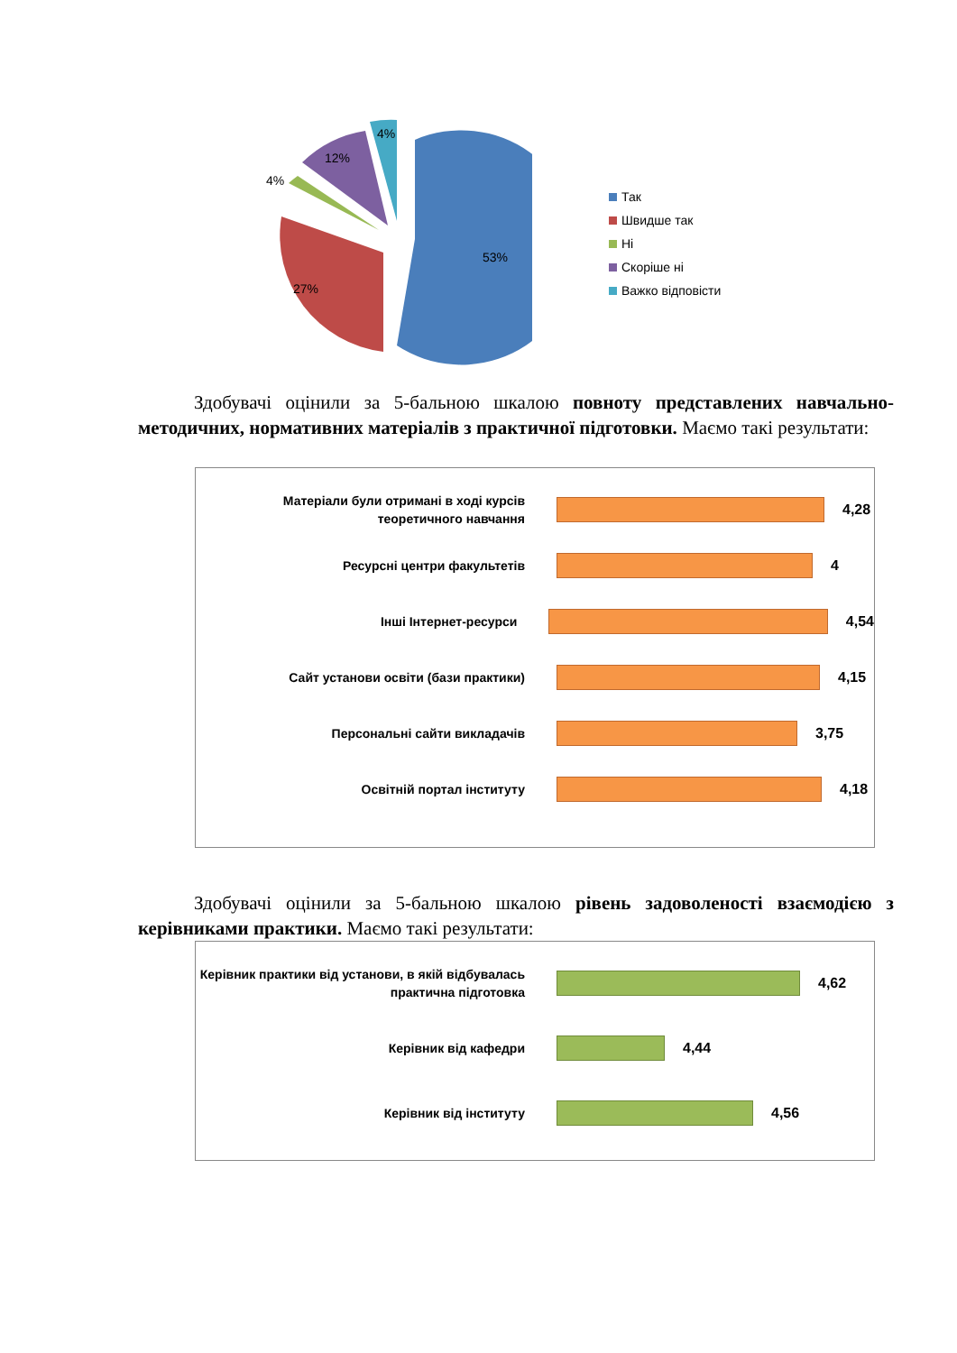53%
27%
4%
12%
4%
Так
Швидше так
Ні
Скоріше ні
Важко відповісти
Здобувачі оцінили за 5-бальною шкалою повноту представлених навчально-методичних, нормативних матеріалів з практичної підготовки. Маємо такі результати:
Матеріали були отримані в ході курсів теоретичного навчання
4,28
Ресурсні центри факультетів
4
Інші Інтернет-ресурси
4,54
Сайт установи освіти (бази практики)
4,15
Персональні сайти викладачів
3,75
Освітній портал інституту
4,18
Здобувачі оцінили за 5-бальною шкалою рівень задоволеності взаємодією з керівниками практики. Маємо такі результати:
Керівник практики від установи, в якій відбувалась практична підготовка
4,62
Керівник від кафедри
4,44
Керівник від інституту
4,56